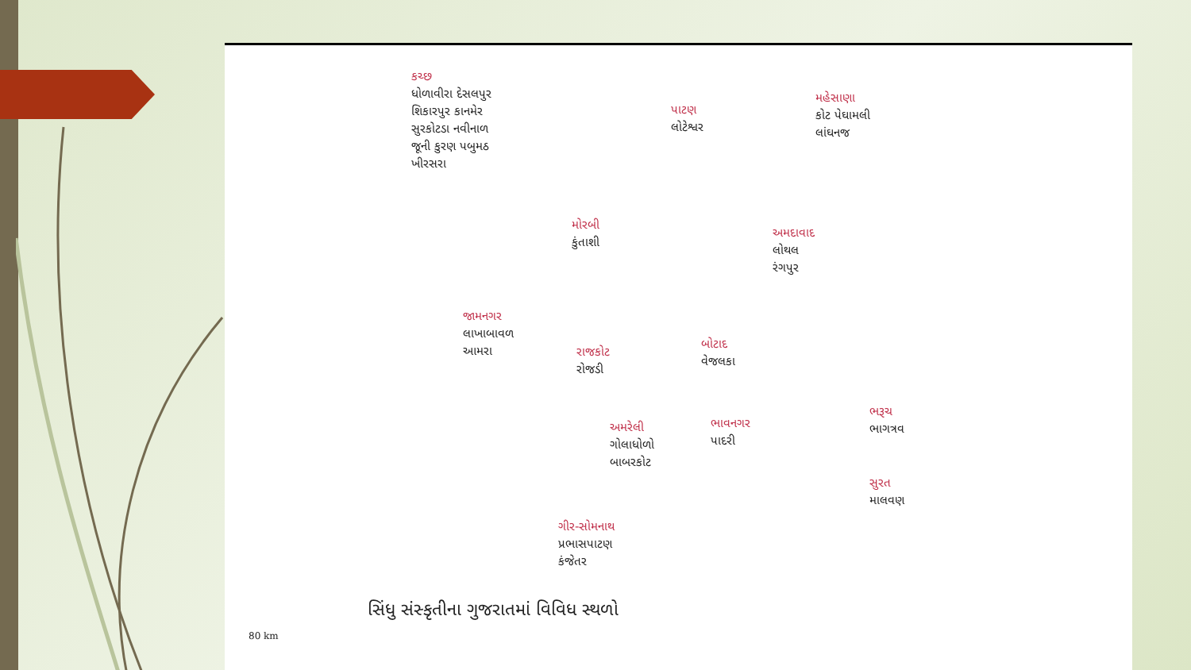કચ્છ
ધોળાવીરા દેસલપુર
શિકારપુર કાનમેર
સુરકોટડા નવીનાળ
જૂની કુરણ પબુમઠ
ખીરસરા
પાટણ
લોટેશ્વર
મહેસાણા
કોટ પેઘામલી
લાંઘનજ
મોરબી
કુંતાશી
અમદાવાદ
લોથલ
રંગપુર
જામનગર
લાખાબાવળ
આમરા
રાજકોટ
રોજડી
બોટાદ
વેજલકા
અમરેલી
ગોલાધોળો
બાબરકોટ
ભાવનગર
પાદરી
ભરૂચ
ભાગત્રવ
સુરત
માલવણ
ગીર-સોમનાથ
પ્રભાસપાટણ
કંજેતર
સિંધુ સંસ્કૃતીના ગુજરાતમાં વિવિધ સ્થળો
80 km